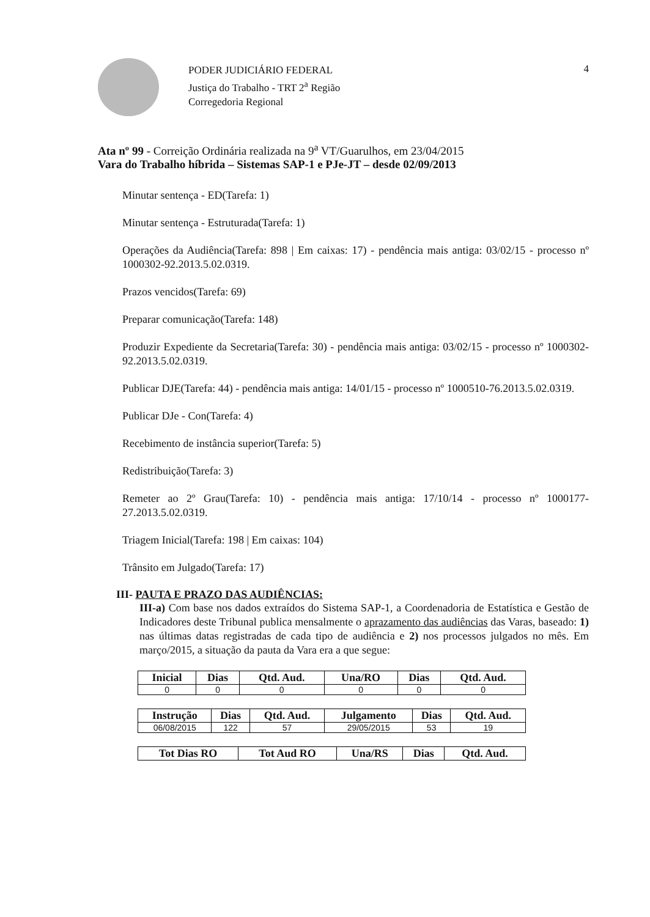PODER JUDICIÁRIO FEDERAL
Justiça do Trabalho - TRT 2<sup>a</sup> Região
Corregedoria Regional
4
Ata nº 99 - Correição Ordinária realizada na 9<sup>a</sup> VT/Guarulhos, em 23/04/2015
Vara do Trabalho híbrida – Sistemas SAP-1 e PJe-JT – desde 02/09/2013
Minutar sentença - ED(Tarefa: 1)
Minutar sentença - Estruturada(Tarefa: 1)
Operações da Audiência(Tarefa: 898 | Em caixas: 17) - pendência mais antiga: 03/02/15 - processo nº 1000302-92.2013.5.02.0319.
Prazos vencidos(Tarefa: 69)
Preparar comunicação(Tarefa: 148)
Produzir Expediente da Secretaria(Tarefa: 30) - pendência mais antiga: 03/02/15 - processo nº 1000302-92.2013.5.02.0319.
Publicar DJE(Tarefa: 44) - pendência mais antiga: 14/01/15 - processo nº 1000510-76.2013.5.02.0319.
Publicar DJe - Con(Tarefa: 4)
Recebimento de instância superior(Tarefa: 5)
Redistribuição(Tarefa: 3)
Remeter ao 2º Grau(Tarefa: 10) - pendência mais antiga: 17/10/14 - processo nº 1000177-27.2013.5.02.0319.
Triagem Inicial(Tarefa: 198 | Em caixas: 104)
Trânsito em Julgado(Tarefa: 17)
III- PAUTA E PRAZO DAS AUDIÊNCIAS:
III-a) Com base nos dados extraídos do Sistema SAP-1, a Coordenadoria de Estatística e Gestão de Indicadores deste Tribunal publica mensalmente o aprazamento das audiências das Varas, baseado: 1) nas últimas datas registradas de cada tipo de audiência e 2) nos processos julgados no mês. Em março/2015, a situação da pauta da Vara era a que segue:
| Inicial | Dias | Qtd. Aud. | Una/RO | Dias | Qtd. Aud. |
| --- | --- | --- | --- | --- | --- |
| 0 | 0 | 0 | 0 | 0 | 0 |
| Instrução | Dias | Qtd. Aud. | Julgamento | Dias | Qtd. Aud. |
| --- | --- | --- | --- | --- | --- |
| 06/08/2015 | 122 | 57 | 29/05/2015 | 53 | 19 |
| Tot Dias RO | Tot Aud RO | Una/RS | Dias | Qtd. Aud. |
| --- | --- | --- | --- | --- |